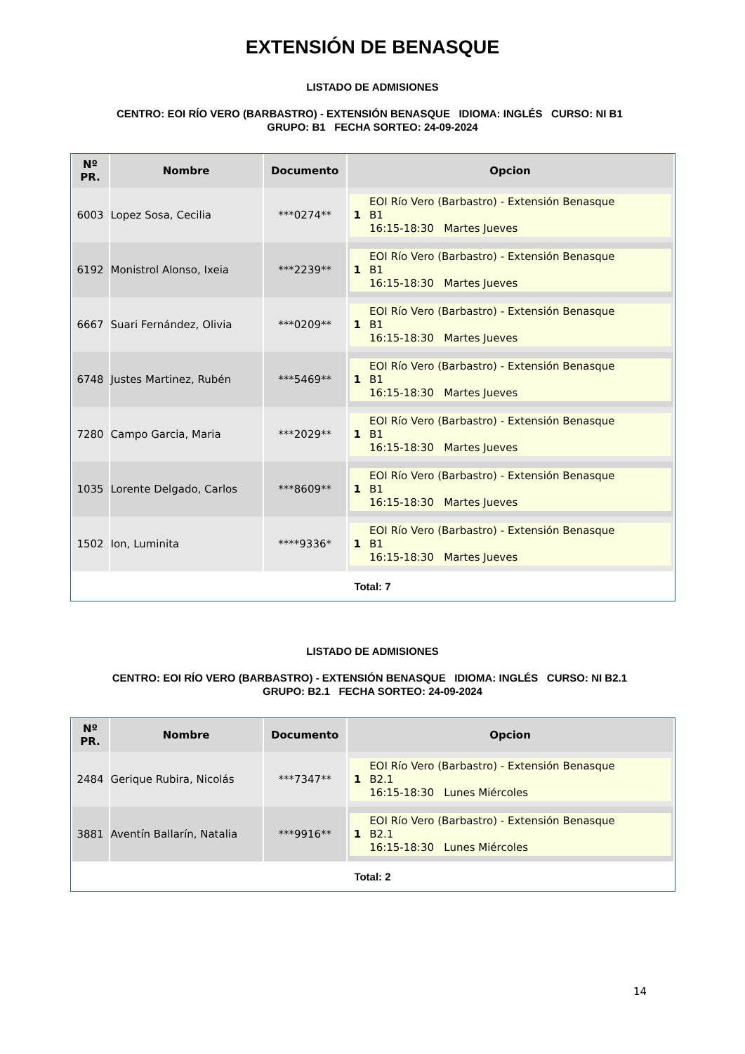EXTENSIÓN DE BENASQUE
LISTADO DE ADMISIONES
CENTRO: EOI RÍO VERO (BARBASTRO) - EXTENSIÓN BENASQUE IDIOMA: INGLÉS CURSO: NI B1 GRUPO: B1 FECHA SORTEO: 24-09-2024
| Nº PR. | Nombre | Documento | Opcion |
| --- | --- | --- | --- |
| 6003 | Lopez Sosa, Cecilia | ***0274** | 1 EOI Río Vero (Barbastro) - Extensión Benasque B1 16:15-18:30 Martes Jueves |
| 6192 | Monistrol Alonso, Ixeia | ***2239** | 1 EOI Río Vero (Barbastro) - Extensión Benasque B1 16:15-18:30 Martes Jueves |
| 6667 | Suari Fernández, Olivia | ***0209** | 1 EOI Río Vero (Barbastro) - Extensión Benasque B1 16:15-18:30 Martes Jueves |
| 6748 | Justes Martinez, Rubén | ***5469** | 1 EOI Río Vero (Barbastro) - Extensión Benasque B1 16:15-18:30 Martes Jueves |
| 7280 | Campo Garcia, Maria | ***2029** | 1 EOI Río Vero (Barbastro) - Extensión Benasque B1 16:15-18:30 Martes Jueves |
| 1035 | Lorente Delgado, Carlos | ***8609** | 1 EOI Río Vero (Barbastro) - Extensión Benasque B1 16:15-18:30 Martes Jueves |
| 1502 | Ion, Luminita | ****9336* | 1 EOI Río Vero (Barbastro) - Extensión Benasque B1 16:15-18:30 Martes Jueves |
| Total: 7 | | | |
LISTADO DE ADMISIONES
CENTRO: EOI RÍO VERO (BARBASTRO) - EXTENSIÓN BENASQUE IDIOMA: INGLÉS CURSO: NI B2.1 GRUPO: B2.1 FECHA SORTEO: 24-09-2024
| Nº PR. | Nombre | Documento | Opcion |
| --- | --- | --- | --- |
| 2484 | Gerique Rubira, Nicolás | ***7347** | 1 EOI Río Vero (Barbastro) - Extensión Benasque B2.1 16:15-18:30 Lunes Miércoles |
| 3881 | Aventín Ballarín, Natalia | ***9916** | 1 EOI Río Vero (Barbastro) - Extensión Benasque B2.1 16:15-18:30 Lunes Miércoles |
| Total: 2 | | | |
14